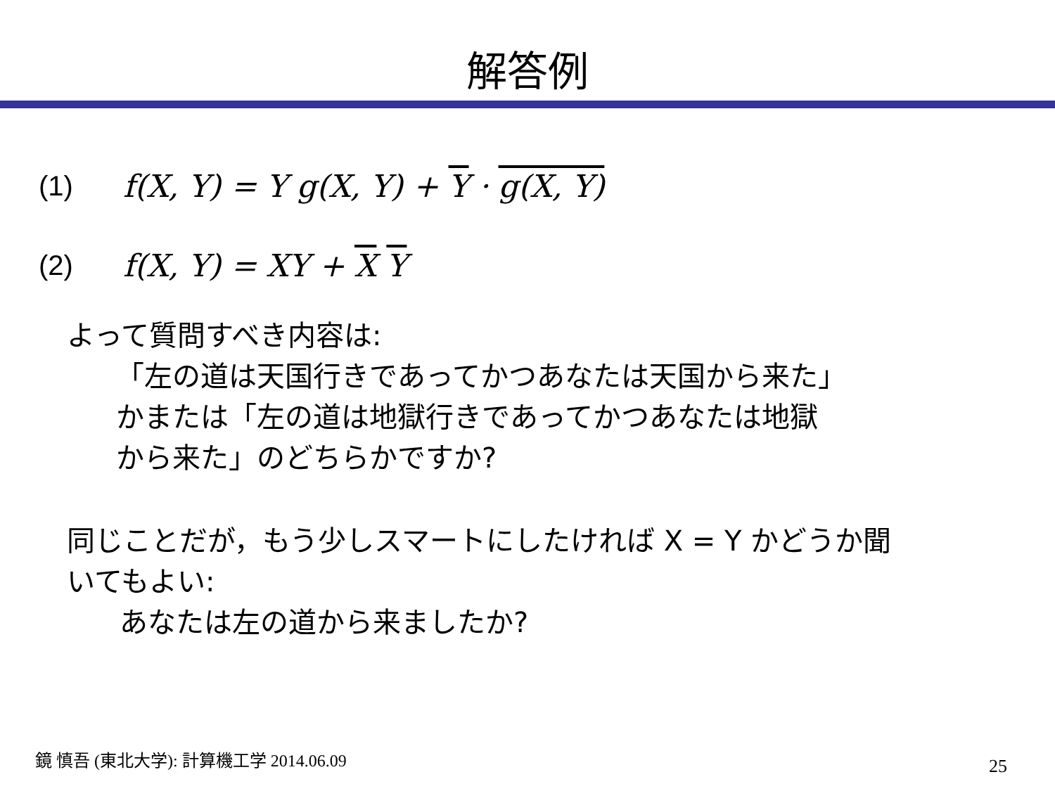解答例
(1) f(X, Y) = Y g(X, Y) + Y · g(X, Y)
(2) f(X, Y) = XY + X Y
よって質問すべき内容は:
「左の道は天国行きであってかつあなたは天国から来た」
かまたは「左の道は地獄行きであってかつあなたは地獄
から来た」のどちらかですか?
同じことだが，もう少しスマートにしたければ X = Y かどうか聞
いてもよい:
あなたは左の道から来ましたか?
鏡 慎吾 (東北大学): 計算機工学 2014.06.09
25